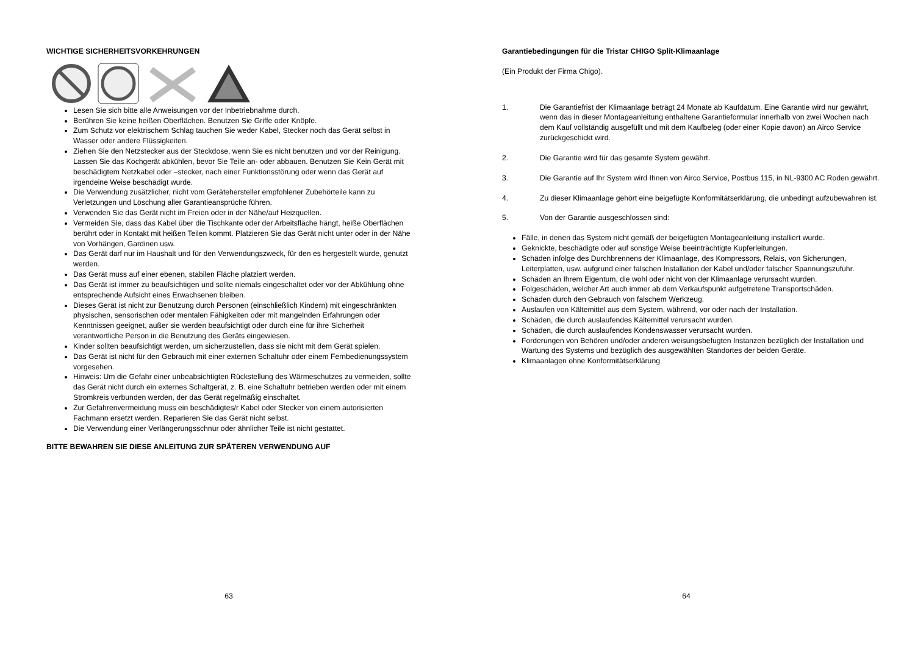WICHTIGE SICHERHEITSVORKEHRUNGEN
Lesen Sie sich bitte alle Anweisungen vor der Inbetriebnahme durch.
Berühren Sie keine heißen Oberflächen. Benutzen Sie Griffe oder Knöpfe.
Zum Schutz vor elektrischem Schlag tauchen Sie weder Kabel, Stecker noch das Gerät selbst in Wasser oder andere Flüssigkeiten.
Ziehen Sie den Netzstecker aus der Steckdose, wenn Sie es nicht benutzen und vor der Reinigung. Lassen Sie das Kochgerät abkühlen, bevor Sie Teile an- oder abbauen. Benutzen Sie Kein Gerät mit beschädigtem Netzkabel oder –stecker, nach einer Funktionsstörung oder wenn das Gerät auf irgendeine Weise beschädigt wurde.
Die Verwendung zusätzlicher, nicht vom Gerätehersteller empfohlener Zubehörteile kann zu Verletzungen und Löschung aller Garantieansprüche führen.
Verwenden Sie das Gerät nicht im Freien oder in der Nähe/auf Heizquellen.
Vermeiden Sie, dass das Kabel über die Tischkante oder der Arbeitsfläche hängt, heiße Oberflächen berührt oder in Kontakt mit heißen Teilen kommt. Platzieren Sie das Gerät nicht unter oder in der Nähe von Vorhängen, Gardinen usw.
Das Gerät darf nur im Haushalt und für den Verwendungszweck, für den es hergestellt wurde, genutzt werden.
Das Gerät muss auf einer ebenen, stabilen Fläche platziert werden.
Das Gerät ist immer zu beaufsichtigen und sollte niemals eingeschaltet oder vor der Abkühlung ohne entsprechende Aufsicht eines Erwachsenen bleiben.
Dieses Gerät ist nicht zur Benutzung durch Personen (einschließlich Kindern) mit eingeschränkten physischen, sensorischen oder mentalen Fähigkeiten oder mit mangelnden Erfahrungen oder Kenntnissen geeignet, außer sie werden beaufsichtigt oder durch eine für ihre Sicherheit verantwortliche Person in die Benutzung des Geräts eingewiesen.
Kinder sollten beaufsichtigt werden, um sicherzustellen, dass sie nicht mit dem Gerät spielen.
Das Gerät ist nicht für den Gebrauch mit einer externen Schaltuhr oder einem Fernbedienungssystem vorgesehen.
Hinweis: Um die Gefahr einer unbeabsichtigten Rückstellung des Wärmeschutzes zu vermeiden, sollte das Gerät nicht durch ein externes Schaltgerät, z. B. eine Schaltuhr betrieben werden oder mit einem Stromkreis verbunden werden, der das Gerät regelmäßig einschaltet.
Zur Gefahrenvermeidung muss ein beschädigtes/r Kabel oder Stecker von einem autorisierten Fachmann ersetzt werden. Reparieren Sie das Gerät nicht selbst.
Die Verwendung einer Verlängerungsschnur oder ähnlicher Teile ist nicht gestattet.
BITTE BEWAHREN SIE DIESE ANLEITUNG ZUR SPÄTEREN VERWENDUNG AUF
63
Garantiebedingungen für die Tristar CHIGO Split-Klimaanlage
(Ein Produkt der Firma Chigo).
1. Die Garantiefrist der Klimaanlage beträgt 24 Monate ab Kaufdatum. Eine Garantie wird nur gewährt, wenn das in dieser Montageanleitung enthaltene Garantieformular innerhalb von zwei Wochen nach dem Kauf vollständig ausgefüllt und mit dem Kaufbeleg (oder einer Kopie davon) an Airco Service zurückgeschickt wird.
2. Die Garantie wird für das gesamte System gewährt.
3. Die Garantie auf Ihr System wird Ihnen von Airco Service, Postbus 115, in NL-9300 AC Roden gewährt.
4. Zu dieser Klimaanlage gehört eine beigefügte Konformitätserklärung, die unbedingt aufzubewahren ist.
5. Von der Garantie ausgeschlossen sind:
Fälle, in denen das System nicht gemäß der beigefügten Montageanleitung installiert wurde.
Geknickte, beschädigte oder auf sonstige Weise beeinträchtigte Kupferleitungen.
Schäden infolge des Durchbrennens der Klimaanlage, des Kompressors, Relais, von Sicherungen, Leiterplatten, usw. aufgrund einer falschen Installation der Kabel und/oder falscher Spannungszufuhr.
Schäden an Ihrem Eigentum, die wohl oder nicht von der Klimaanlage verursacht wurden.
Folgeschäden, welcher Art auch immer ab dem Verkaufspunkt aufgetretene Transportschäden.
Schäden durch den Gebrauch von falschem Werkzeug.
Auslaufen von Kältemittel aus dem System, während, vor oder nach der Installation.
Schäden, die durch auslaufendes Kältemittel verursacht wurden.
Schäden, die durch auslaufendes Kondenswasser verursacht wurden.
Forderungen von Behören und/oder anderen weisungsbefugten Instanzen bezüglich der Installation und Wartung des Systems und bezüglich des ausgewählten Standortes der beiden Geräte.
Klimaanlagen ohne Konformitätserklärung
64